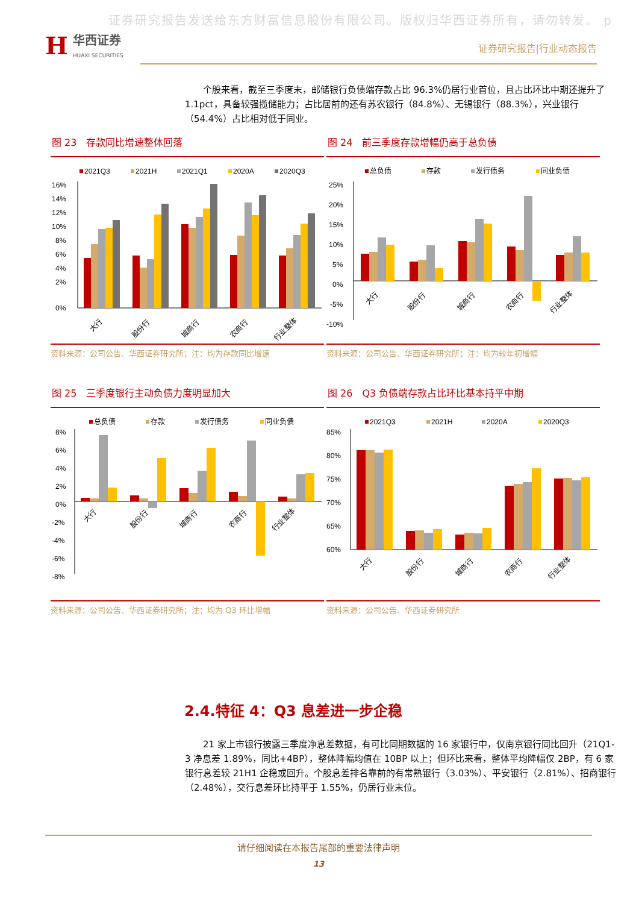证券研究报告发送给东方财富信息股份有限公司。版权归华西证券所有，请勿转发。 p
H华西证券
HUAXI SECURITIES
证券研究报告|行业动态报告
个股来看，截至三季度末，邮储银行负债端存款占比 96.3%仍居行业首位，且占比环比中期还提升了 1.1pct，具备较强揽储能力；占比居前的还有苏农银行（84.8%）、无锡银行（88.3%），兴业银行（54.4%）占比相对低于同业。
图 23　存款同比增速整体回落
2021Q3
2021H
2021Q1
2020A
2020Q3
16%
14%
12%
10%
8%
6%
4%
2%
0%
大行
股份行
城商行
农商行
行业整体
资料来源：公司公告、华西证券研究所；注：均为存款同比增速
图 24　前三季度存款增幅仍高于总负债
总负债
存款
发行债务
同业负债
25%
20%
15%
10%
5%
0%
-5%
-10%
大行
股份行
城商行
农商行
行业整体
资料来源：公司公告、华西证券研究所；注：均为较年初增幅
图 25　三季度银行主动负债力度明显加大
总负债
存款
发行债务
同业负债
8%
6%
4%
2%
0%
-2%
-4%
-6%
-8%
大行
股份行
城商行
农商行
行业整体
资料来源：公司公告、华西证券研究所；注：均为 Q3 环比增幅
图 26　Q3 负债端存款占比环比基本持平中期
2021Q3
2021H
2020A
2020Q3
85%
80%
75%
70%
65%
60%
大行
股份行
城商行
农商行
行业整体
资料来源：公司公告、华西证券研究所
2.4.特征 4：Q3 息差进一步企稳
21 家上市银行披露三季度净息差数据，有可比同期数据的 16 家银行中，仅南京银行同比回升（21Q1-3 净息差 1.89%，同比+4BP），整体降幅均值在 10BP 以上；但环比来看，整体平均降幅仅 2BP，有 6 家银行息差较 21H1 企稳或回升。个股息差排名靠前的有常熟银行（3.03%）、平安银行（2.81%）、招商银行（2.48%），交行息差环比持平于 1.55%，仍居行业末位。
请仔细阅读在本报告尾部的重要法律声明
13